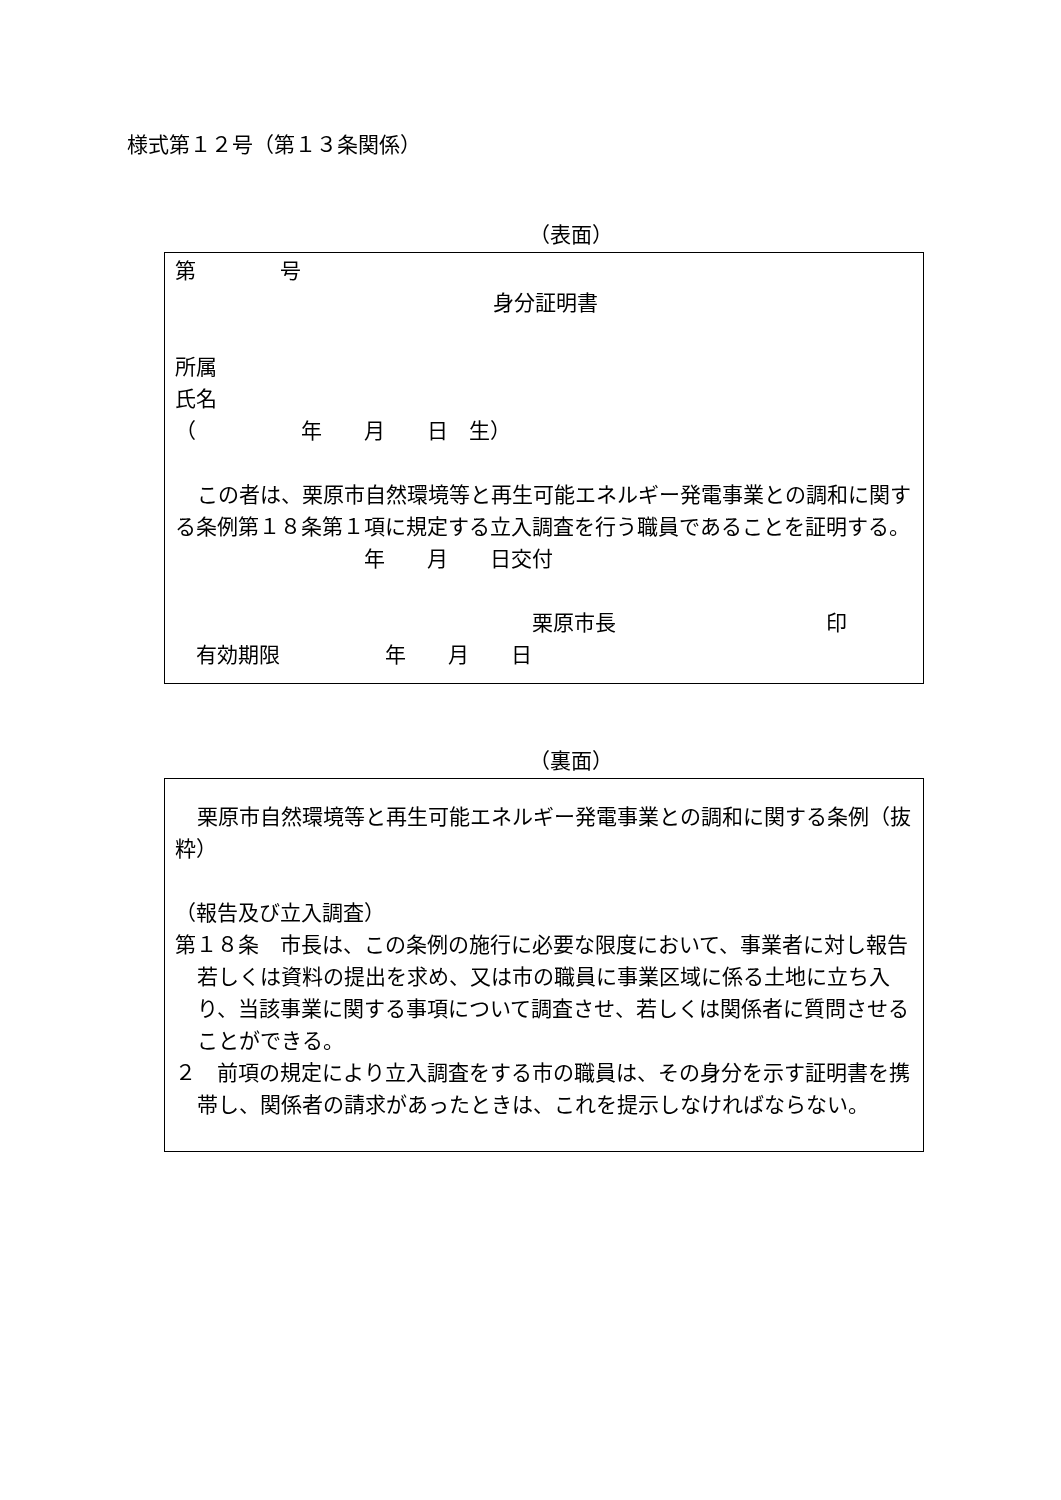様式第１２号（第１３条関係）
（表面）
第　　　　号
身分証明書
所属
氏名
（　　　　　年　　月　　日　生）
この者は、栗原市自然環境等と再生可能エネルギー発電事業との調和に関する条例第１８条第１項に規定する立入調査を行う職員であることを証明する。
　　　　　　　　　年　　月　　日交付
　　　　　　　　　　　　　　　　　栗原市長　　　　　　　　　　印
　有効期限　　　　　年　　月　　日
（裏面）
栗原市自然環境等と再生可能エネルギー発電事業との調和に関する条例（抜粋）
（報告及び立入調査）
第１８条　市長は、この条例の施行に必要な限度において、事業者に対し報告若しくは資料の提出を求め、又は市の職員に事業区域に係る土地に立ち入り、当該事業に関する事項について調査させ、若しくは関係者に質問させることができる。
２　前項の規定により立入調査をする市の職員は、その身分を示す証明書を携帯し、関係者の請求があったときは、これを提示しなければならない。